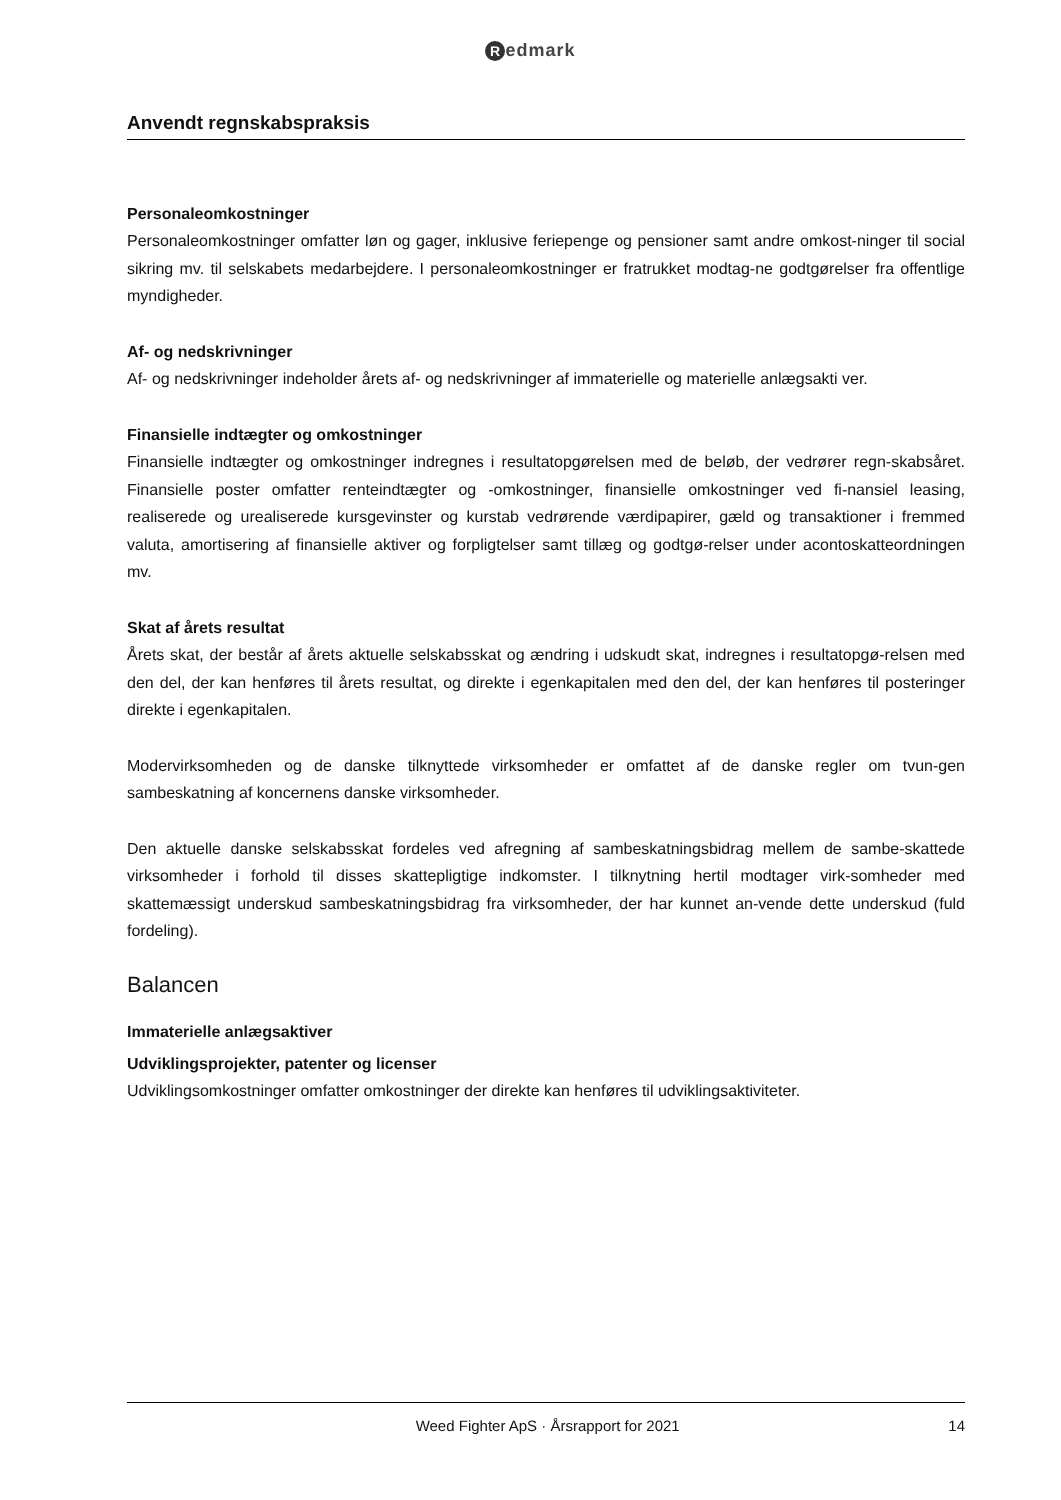Redmark
Anvendt regnskabspraksis
Personaleomkostninger
Personaleomkostninger omfatter løn og gager, inklusive feriepenge og pensioner samt andre omkost-ninger til social sikring mv. til selskabets medarbejdere. I personaleomkostninger er fratrukket modtag-ne godtgørelser fra offentlige myndigheder.
Af- og nedskrivninger
Af- og nedskrivninger indeholder årets af- og nedskrivninger af immaterielle og materielle anlægsakti ver.
Finansielle indtægter og omkostninger
Finansielle indtægter og omkostninger indregnes i resultatopgørelsen med de beløb, der vedrører regn-skabsåret. Finansielle poster omfatter renteindtægter og -omkostninger, finansielle omkostninger ved fi-nansiel leasing, realiserede og urealiserede kursgevinster og kurstab vedrørende værdipapirer, gæld og transaktioner i fremmed valuta, amortisering af finansielle aktiver og forpligtelser samt tillæg og godtgø-relser under acontoskatteordningen mv.
Skat af årets resultat
Årets skat, der består af årets aktuelle selskabsskat og ændring i udskudt skat, indregnes i resultatopgø-relsen med den del, der kan henføres til årets resultat, og direkte i egenkapitalen med den del, der kan henføres til posteringer direkte i egenkapitalen.
Modervirksomheden og de danske tilknyttede virksomheder er omfattet af de danske regler om tvun-gen sambeskatning af koncernens danske virksomheder.
Den aktuelle danske selskabsskat fordeles ved afregning af sambeskatningsbidrag mellem de sambe-skattede virksomheder i forhold til disses skattepligtige indkomster. I tilknytning hertil modtager virk-somheder med skattemæssigt underskud sambeskatningsbidrag fra virksomheder, der har kunnet an-vende dette underskud (fuld fordeling).
Balancen
Immaterielle anlægsaktiver
Udviklingsprojekter, patenter og licenser
Udviklingsomkostninger omfatter omkostninger der direkte kan henføres til udviklingsaktiviteter.
Weed Fighter ApS · Årsrapport for 2021 14